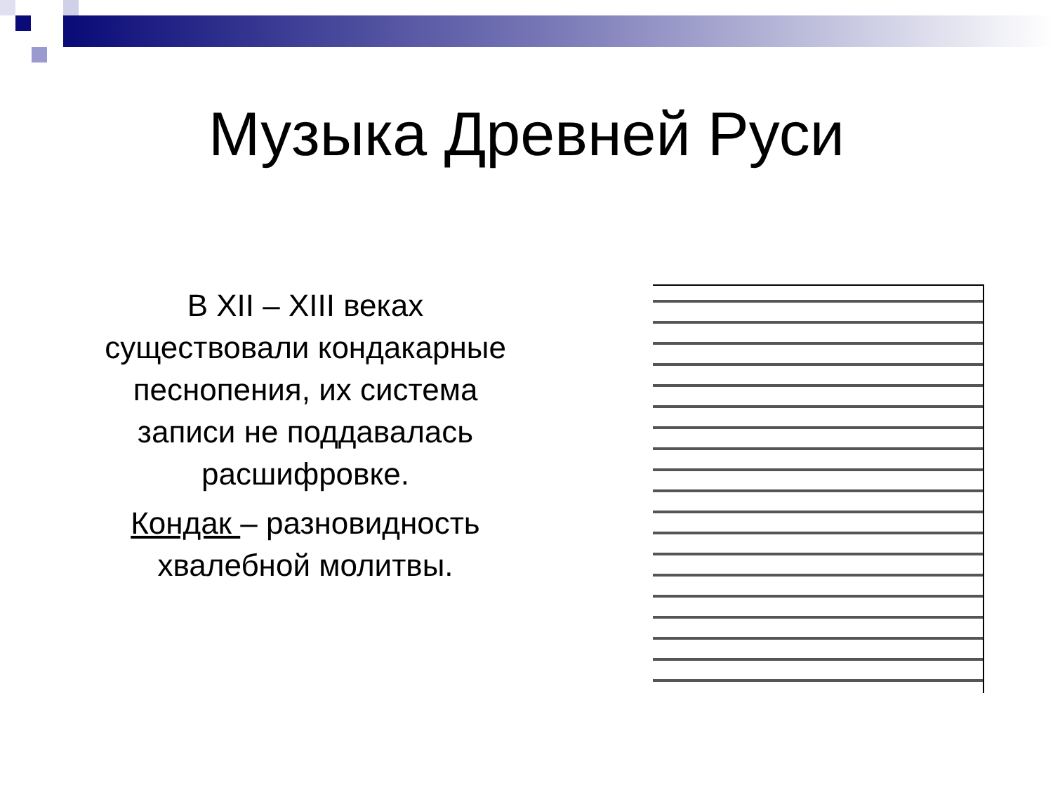Музыка Древней Руси
В XII – XIII веках
существовали кондакарные
песнопения, их система
записи не поддавалась
расшифровке.
Кондак – разновидность
хвалебной молитвы.